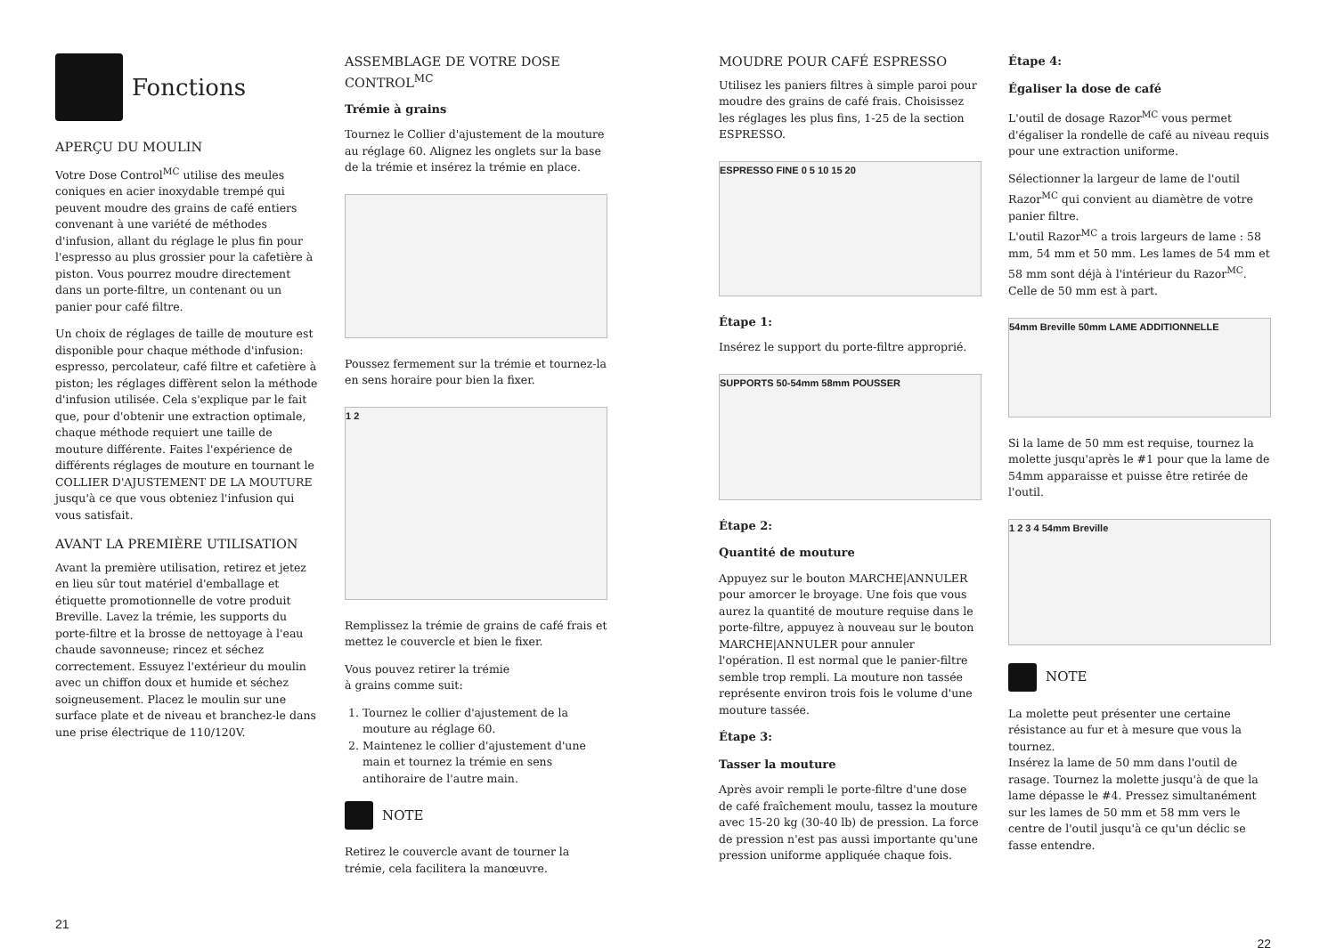Fonctions
APERÇU DU MOULIN
Votre Dose Control<sup>MC</sup> utilise des meules coniques en acier inoxydable trempé qui peuvent moudre des grains de café entiers convenant à une variété de méthodes d'infusion, allant du réglage le plus fin pour l'espresso au plus grossier pour la cafetière à piston. Vous pourrez moudre directement dans un porte-filtre, un contenant ou un panier pour café filtre.
Un choix de réglages de taille de mouture est disponible pour chaque méthode d'infusion: espresso, percolateur, café filtre et cafetière à piston; les réglages diffèrent selon la méthode d'infusion utilisée. Cela s'explique par le fait que, pour d'obtenir une extraction optimale, chaque méthode requiert une taille de mouture différente. Faites l'expérience de différents réglages de mouture en tournant le COLLIER D'AJUSTEMENT DE LA MOUTURE jusqu'à ce que vous obteniez l'infusion qui vous satisfait.
AVANT LA PREMIÈRE UTILISATION
Avant la première utilisation, retirez et jetez en lieu sûr tout matériel d'emballage et étiquette promotionnelle de votre produit Breville. Lavez la trémie, les supports du porte-filtre et la brosse de nettoyage à l'eau chaude savonneuse; rincez et séchez correctement. Essuyez l'extérieur du moulin avec un chiffon doux et humide et séchez soigneusement. Placez le moulin sur une surface plate et de niveau et branchez-le dans une prise électrique de 110/120V.
21
ASSEMBLAGE DE VOTRE DOSE CONTROL<sup>MC</sup>
Trémie à grains
Tournez le Collier d'ajustement de la mouture au réglage 60. Alignez les onglets sur la base de la trémie et insérez la trémie en place.
Poussez fermement sur la trémie et tournez-la en sens horaire pour bien la fixer.
1 2
Remplissez la trémie de grains de café frais et mettez le couvercle et bien le fixer.
Vous pouvez retirer la trémie
à grains comme suit:
1. Tournez le collier d'ajustement de la mouture au réglage 60.
2. Maintenez le collier d'ajustement d'une main et tournez la trémie en sens antihoraire de l'autre main.
NOTE
Retirez le couvercle avant de tourner la trémie, cela facilitera la manœuvre.
MOUDRE POUR CAFÉ ESPRESSO
Utilisez les paniers filtres à simple paroi pour moudre des grains de café frais. Choisissez les réglages les plus fins, 1-25 de la section ESPRESSO.
ESPRESSO FINE 0 5 10 15 20
Étape 1:
Insérez le support du porte-filtre approprié.
SUPPORTS 50-54mm 58mm POUSSER
Étape 2:
Quantité de mouture
Appuyez sur le bouton MARCHE|ANNULER pour amorcer le broyage. Une fois que vous aurez la quantité de mouture requise dans le porte-filtre, appuyez à nouveau sur le bouton MARCHE|ANNULER pour annuler l'opération. Il est normal que le panier-filtre semble trop rempli. La mouture non tassée représente environ trois fois le volume d'une mouture tassée.
Étape 3:
Tasser la mouture
Après avoir rempli le porte-filtre d'une dose de café fraîchement moulu, tassez la mouture avec 15-20 kg (30-40 lb) de pression. La force de pression n'est pas aussi importante qu'une pression uniforme appliquée chaque fois.
Étape 4:
Égaliser la dose de café
L'outil de dosage Razor<sup>MC</sup> vous permet d'égaliser la rondelle de café au niveau requis pour une extraction uniforme.
Sélectionner la largeur de lame de l'outil Razor<sup>MC</sup> qui convient au diamètre de votre panier filtre.
L'outil Razor<sup>MC</sup> a trois largeurs de lame : 58 mm, 54 mm et 50 mm. Les lames de 54 mm et 58 mm sont déjà à l'intérieur du Razor<sup>MC</sup>. Celle de 50 mm est à part.
54mm Breville 50mm LAME ADDITIONNELLE
Si la lame de 50 mm est requise, tournez la molette jusqu'après le #1 pour que la lame de 54mm apparaisse et puisse être retirée de l'outil.
1 2 3 4 54mm Breville
NOTE
La molette peut présenter une certaine résistance au fur et à mesure que vous la tournez.
Insérez la lame de 50 mm dans l'outil de rasage. Tournez la molette jusqu'à de que la lame dépasse le #4. Pressez simultanément sur les lames de 50 mm et 58 mm vers le centre de l'outil jusqu'à ce qu'un déclic se fasse entendre.
22